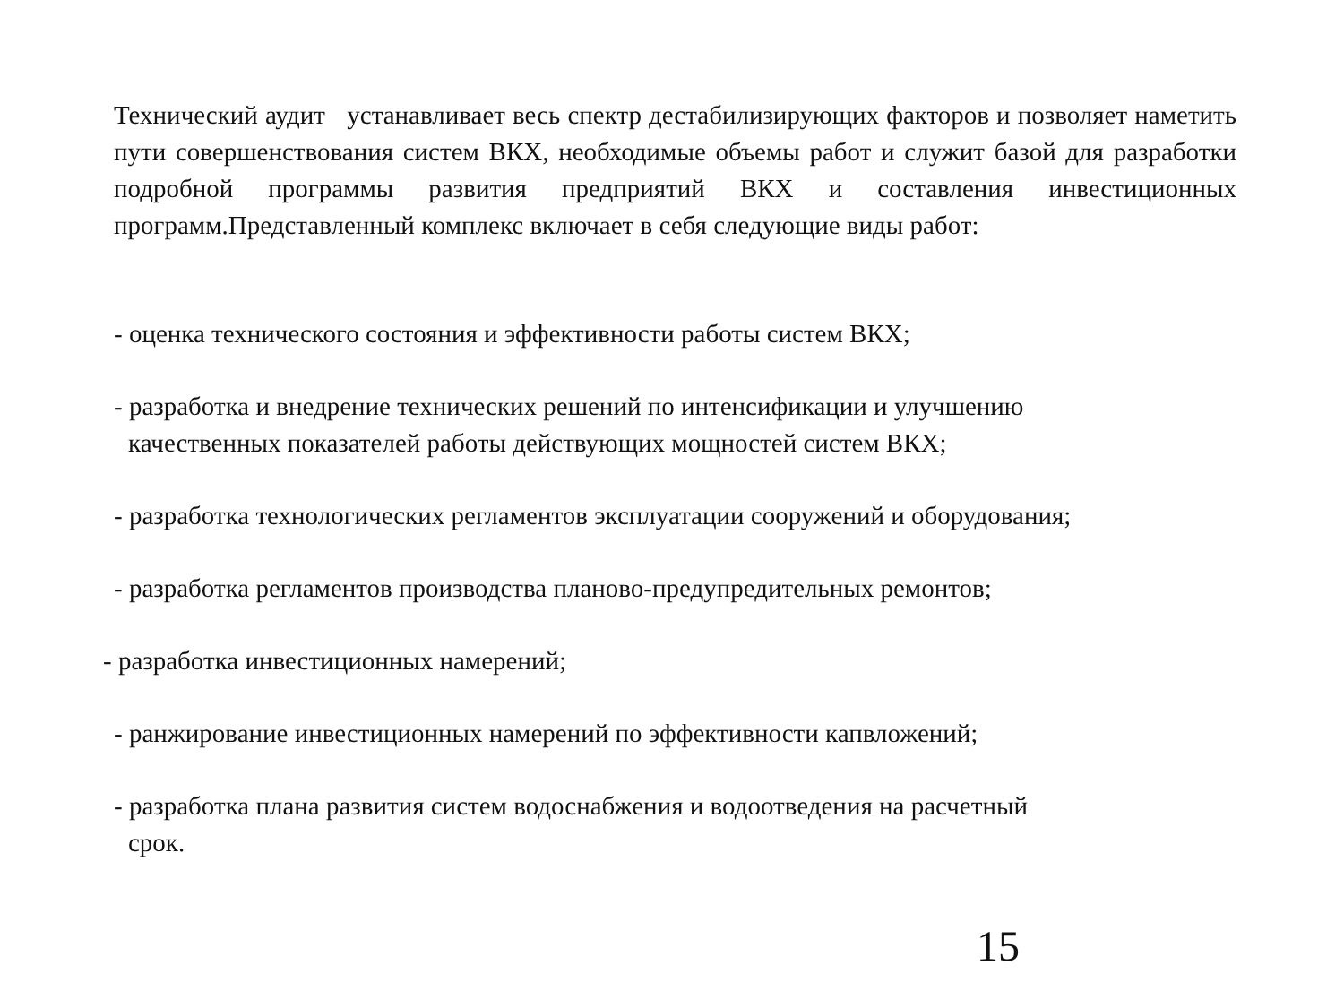Технический аудит устанавливает весь спектр дестабилизирующих факторов и позволяет наметить пути совершенствования систем ВКХ, необходимые объемы работ и служит базой для разработки подробной программы развития предприятий ВКХ и составления инвестиционных программ.Представленный комплекс включает в себя следующие виды работ:
- оценка технического состояния и эффективности работы систем ВКХ;
- разработка и внедрение технических решений по интенсификации и улучшению
качественных показателей работы действующих мощностей систем ВКХ;
- разработка технологических регламентов эксплуатации сооружений и оборудования;
- разработка регламентов производства планово-предупредительных ремонтов;
- разработка инвестиционных намерений;
- ранжирование инвестиционных намерений по эффективности капвложений;
- разработка плана развития систем водоснабжения и водоотведения на расчетный
срок.
15